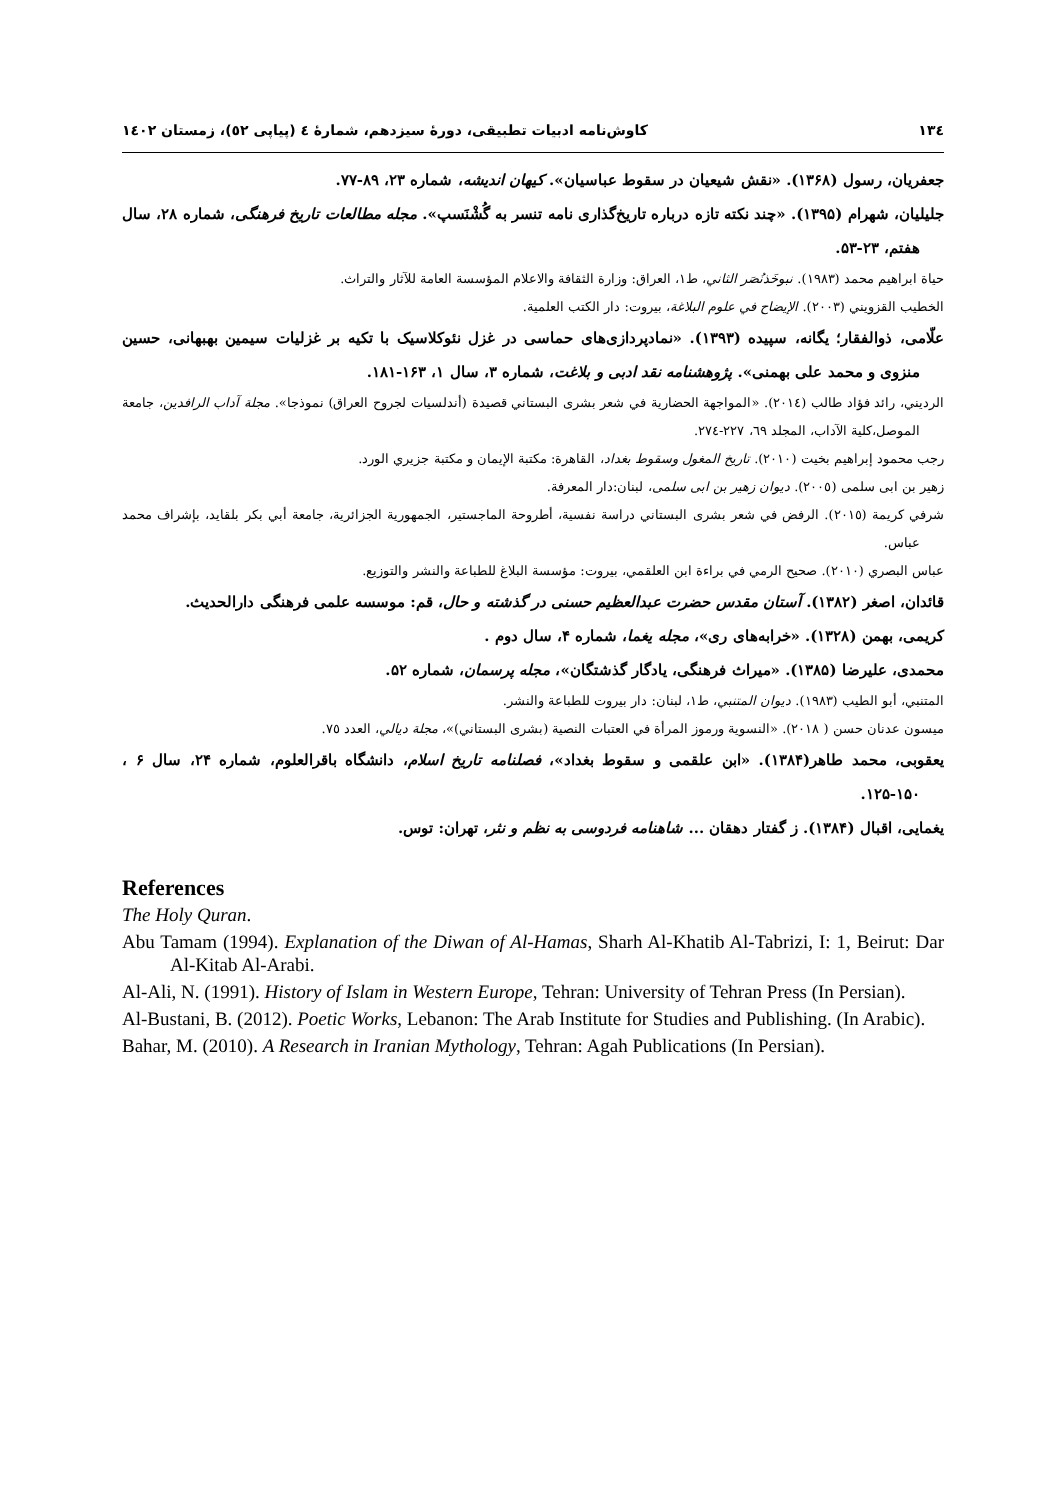۱۳٤ کاوش‌نامه ادبیات تطبیقی، دورۀ سیزدهم، شمارۀ ٤ (پیاپی ٥٢)، زمستان ١٤٠٢
جعفریان، رسول (۱۳۶۸). «نقش شیعیان در سقوط عباسیان». کیهان اندیشه، شماره ۲۳، ۸۹-۷۷.
جلیلیان، شهرام (۱۳۹۵). «چند نکته تازه درباره تاریخ‌گذاری نامه تنسر به گُشْنَسپ». مجله مطالعات تاریخ فرهنگی، شماره ۲۸، سال هفتم، ۲۳-۵۳.
حياة ابراهيم محمد (١٩٨٣). نبوخَذنُصَر الثاني، ط١، العراق: وزارة الثقافة والاعلام المؤسسة العامة للآثار والتراث.
الخطيب القزويني (٢٠٠٣). الإيضاح في علوم البلاغة، بيروت: دار الكتب العلمية.
علّامی، ذوالفقار؛ یگانه، سپیده (۱۳۹۳). «نمادپردازی‌های حماسی در غزل نئوکلاسیک با تکیه بر غزلیات سیمین بهبهانی، حسین منزوی و محمد علی بهمنی». پژوهشنامه نقد ادبی و بلاغت، شماره ۳، سال ۱، ۱۶۳-۱۸۱.
الرديني، رائد فؤاد طالب (٢٠١٤). «المواجهة الحضارية في شعر بشرى البستاني قصيدة (أندلسيات لجروح العراق) نموذجا». مجلة آداب الرافدين، جامعة الموصل،كلية الآداب، المجلد ٦٩، ٢٢٧-٢٧٤.
رجب محمود إبراهيم بخيت (٢٠١٠). تاريخ المغول وسقوط بغداد، القاهرة: مكتبة الإيمان و مكتبة جزيري الورد.
زهير بن ابی سلمی (٢٠٠٥). ديوان زهير بن ابی سلمی، لبنان:دار المعرفة.
شرفي كريمة (٢٠١٥). الرفض في شعر بشرى البستاني دراسة نفسية، أطروحة الماجستير، الجمهورية الجزائرية، جامعة أبي بكر بلقايد، بإشراف محمد عباس.
عباس البصري (٢٠١٠). صحيح الرمي في براءة ابن العلقمي، بيروت: مؤسسة البلاغ للطباعة والنشر والتوزيع.
قائدان، اصغر (۱۳۸۲). آستان مقدس حضرت عبدالعظیم حسنی در گذشته و حال، قم: موسسه علمی فرهنگی دارالحدیث.
کریمی، بهمن (۱۳۲۸). «خرابه‌های ری»، مجله یغما، شماره ۴، سال دوم .
محمدی، علیرضا (۱۳۸۵). «میراث فرهنگی، یادگار گذشتگان»، مجله پرسمان، شماره ۵۲.
المتنبي، أبو الطيب (١٩٨٣). ديوان المتنبي، ط١، لبنان: دار بيروت للطباعة والنشر.
ميسون عدنان حسن ( ٢٠١٨). «النسوية ورموز المرأة في العتبات النصية (بشرى البستاني)»، مجلة ديالي، العدد ٧٥.
یعقوبی، محمد طاهر(۱۳۸۴). «ابن علقمی و سقوط بغداد»، فصلنامه تاریخ اسلام، دانشگاه باقرالعلوم، شماره ۲۴، سال ۶ ، ۱۵۰-۱۲۵.
یغمایی، اقبال (۱۳۸۴). ز گفتار دهقان ... شاهنامه فردوسی به نظم و نثر، تهران: توس.
References
The Holy Quran.
Abu Tamam (1994). Explanation of the Diwan of Al-Hamas, Sharh Al-Khatib Al-Tabrizi, I: 1, Beirut: Dar Al-Kitab Al-Arabi.
Al-Ali, N. (1991). History of Islam in Western Europe, Tehran: University of Tehran Press (In Persian).
Al-Bustani, B. (2012). Poetic Works, Lebanon: The Arab Institute for Studies and Publishing. (In Arabic).
Bahar, M. (2010). A Research in Iranian Mythology, Tehran: Agah Publications (In Persian).